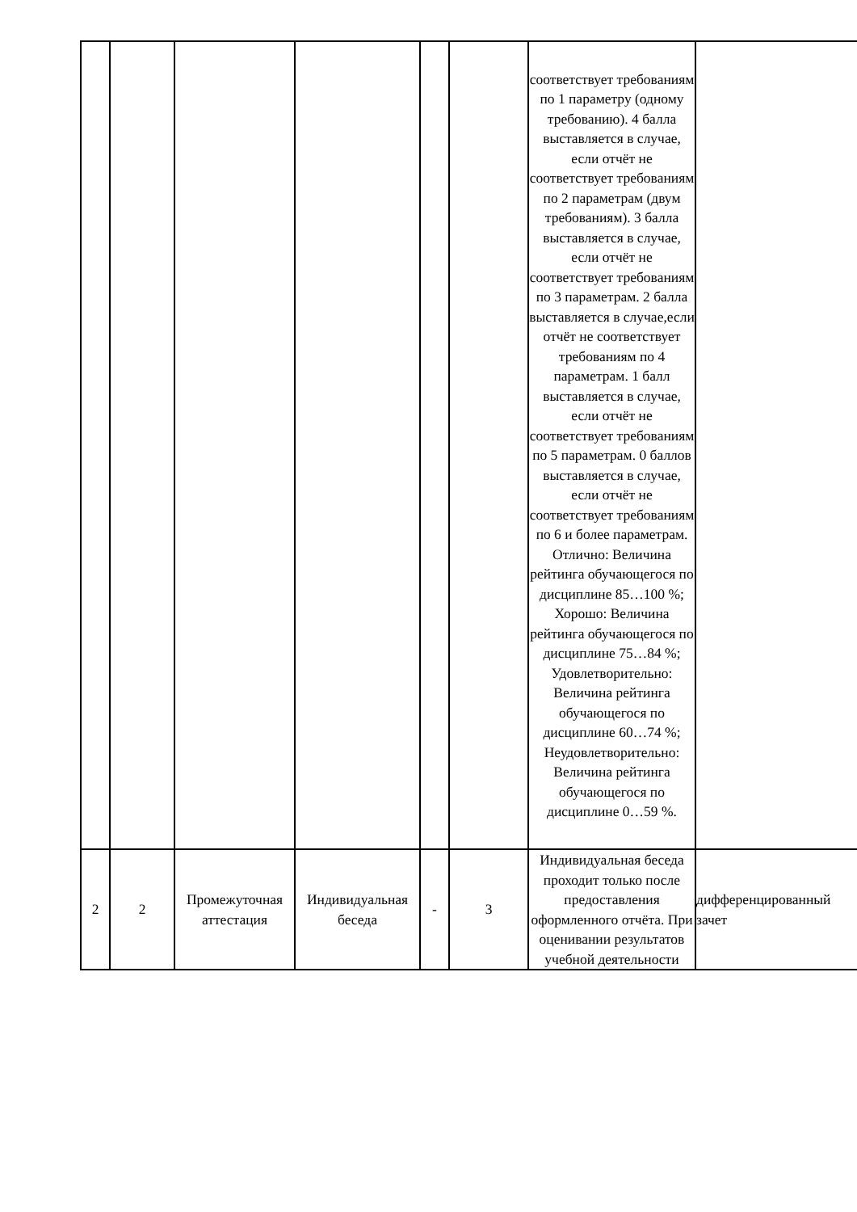| | | | | | | соответствует требованиям по 1 параметру (одному требованию). 4 балла выставляется в случае, если отчёт не соответствует требованиям по 2 параметрам (двум требованиям). 3 балла выставляется в случае, если отчёт не соответствует требованиям по 3 параметрам. 2 балла выставляется в случае,если отчёт не соответствует требованиям по 4 параметрам. 1 балл выставляется в случае, если отчёт не соответствует требованиям по 5 параметрам. 0 баллов выставляется в случае, если отчёт не соответствует требованиям по 6 и более параметрам. Отлично: Величина рейтинга обучающегося по дисциплине 85…100 %; Хорошо: Величина рейтинга обучающегося по дисциплине 75…84 %; Удовлетворительно: Величина рейтинга обучающегося по дисциплине 60…74 %; Неудовлетворительно: Величина рейтинга обучающегося по дисциплине 0…59 %. | |
| 2 | 2 | Промежуточная аттестация | Индивидуальная беседа | - | 3 | Индивидуальная беседа проходит только после предоставления оформленного отчёта. При оценивании результатов учебной деятельности | дифференцированный зачет |